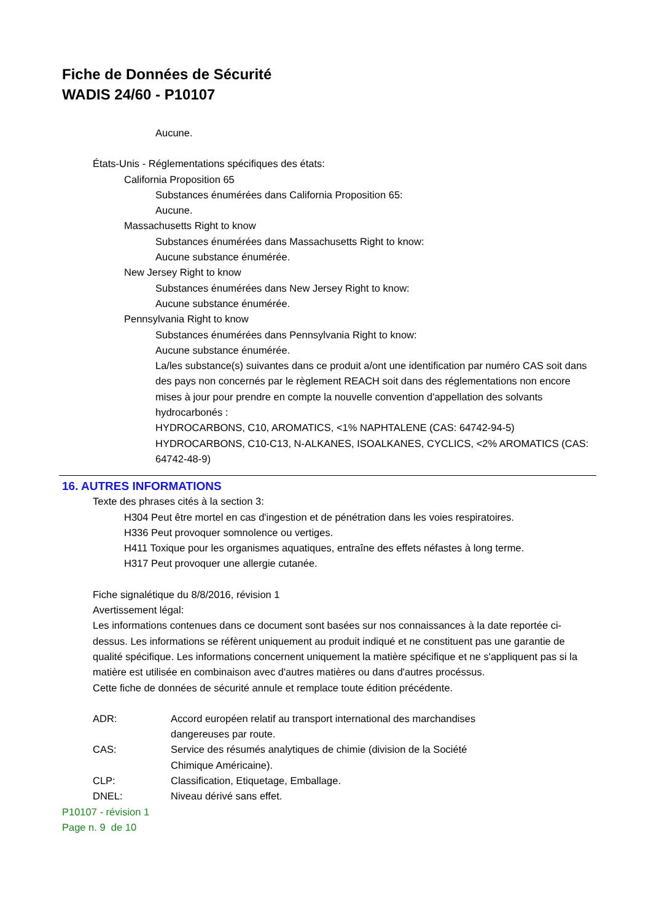Fiche de Données de Sécurité
WADIS 24/60 - P10107
Aucune.
États-Unis - Réglementations spécifiques des états:
California Proposition 65
Substances énumérées dans California Proposition 65:
Aucune.
Massachusetts Right to know
Substances énumérées dans Massachusetts Right to know:
Aucune substance énumérée.
New Jersey Right to know
Substances énumérées dans New Jersey Right to know:
Aucune substance énumérée.
Pennsylvania Right to know
Substances énumérées dans Pennsylvania Right to know:
Aucune substance énumérée.
La/les substance(s) suivantes dans ce produit a/ont une identification par numéro CAS soit dans des pays non concernés par le règlement REACH soit dans des réglementations non encore mises à jour pour prendre en compte la nouvelle convention d'appellation des solvants hydrocarbonés :
HYDROCARBONS, C10, AROMATICS, <1% NAPHTALENE (CAS: 64742-94-5)
HYDROCARBONS, C10-C13, N-ALKANES, ISOALKANES, CYCLICS, <2% AROMATICS (CAS: 64742-48-9)
16. AUTRES INFORMATIONS
Texte des phrases cités à la section 3:
H304 Peut être mortel en cas d'ingestion et de pénétration dans les voies respiratoires.
H336 Peut provoquer somnolence ou vertiges.
H411 Toxique pour les organismes aquatiques, entraîne des effets néfastes à long terme.
H317 Peut provoquer une allergie cutanée.
Fiche signalétique du 8/8/2016, révision 1
Avertissement légal:
Les informations contenues dans ce document sont basées sur nos connaissances à la date reportée ci-dessus. Les informations se réfèrent uniquement au produit indiqué et ne constituent pas une garantie de qualité spécifique. Les informations concernent uniquement la matière spécifique et ne s'appliquent pas si la matière est utilisée en combinaison avec d'autres matières ou dans d'autres procéssus.
Cette fiche de données de sécurité annule et remplace toute édition précédente.
ADR: Accord européen relatif au transport international des marchandises dangereuses par route.
CAS: Service des résumés analytiques de chimie (division de la Société Chimique Américaine).
CLP: Classification, Etiquetage, Emballage.
DNEL: Niveau dérivé sans effet.
P10107 - révision 1
Page n. 9 de 10